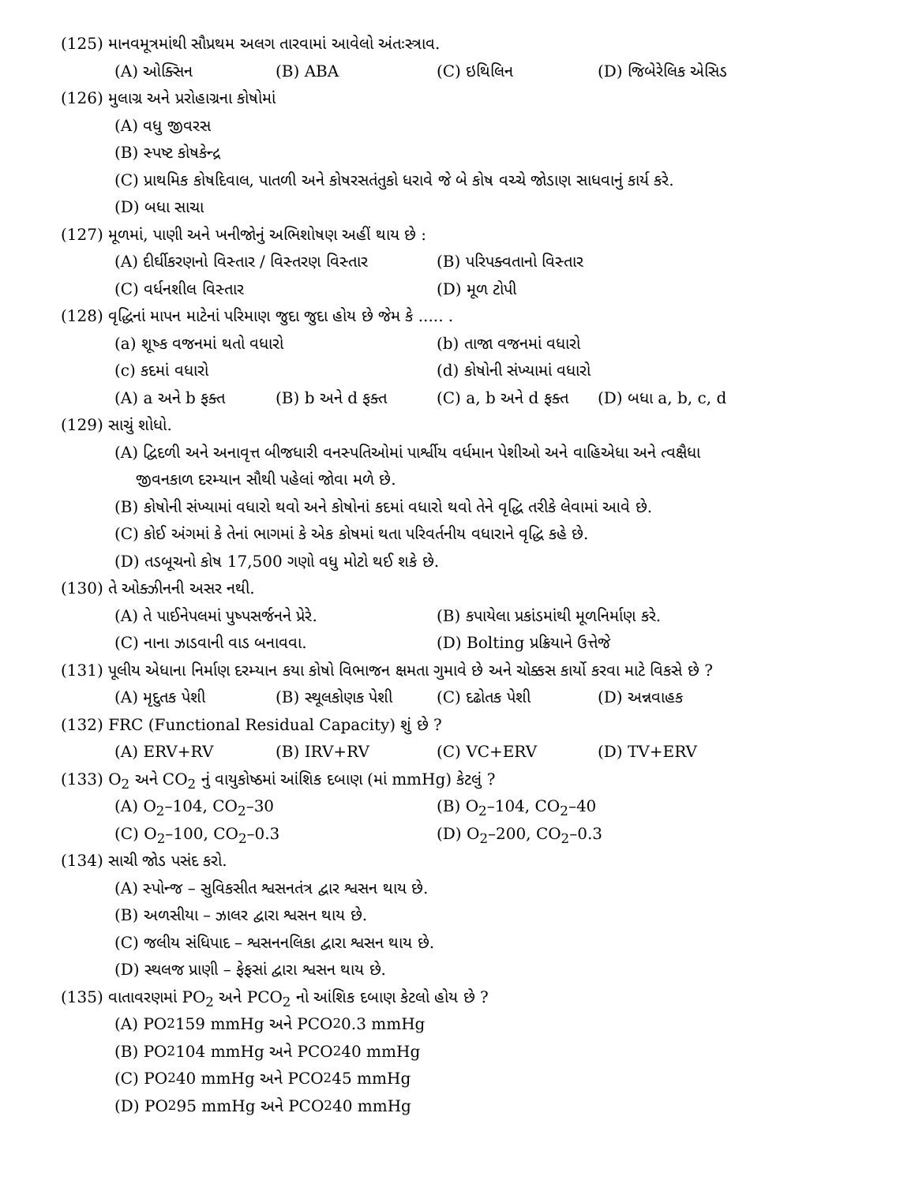(125) માનવમૂત્રમાંથી સૌપ્રથમ અલગ તારવામાં આવેલો અંતઃસ્ત્રાવ.
(A) ઓક્સિન (B) ABA (C) ઇથિલિન (D) જિબેરેલિક એસિડ
(126) મુલાગ્ર અને પ્રરોહાગ્રના કોષોમાં
(A) વધુ જીવરસ
(B) સ્પષ્ટ કોષકેન્દ્ર
(C) પ્રાથમિક કોષદિવાલ, પાતળી અને કોષરસતંતુકો ધરાવે જે બે કોષ વચ્ચે જોડાણ સાધવાનું કાર્ય કરે.
(D) બધા સાચા
(127) મૂળમાં, પાણી અને ખનીજોનું અભિશોષણ અહીં થાય છે :
(A) દીર્ઘીકરણનો વિસ્તાર / વિસ્તરણ વિસ્તાર (B) પરિપક્વતાનો વિસ્તાર
(C) વર્ધનશીલ વિસ્તાર (D) મૂળ ટોપી
(128) વૃદ્ધિનાં માપન માટેનાં પરિમાણ જુદા જુદા હોય છે જેમ કે ..... .
(a) શૂષ્ક વજનમાં થતો વધારો (b) તાજા વજનમાં વધારો
(c) કદમાં વધારો (d) કોષોની સંખ્યામાં વધારો
(A) a અને b ફક્ત (B) b અને d ફક્ત (C) a, b અને d ફક્ત (D) બધા a, b, c, d
(129) સાચું શોધો.
(A) દ્વિદળી અને અનાવૃત્ત બીજધારી વનસ્પતિઓમાં પાર્શ્વીય વર્ધમાન પેશીઓ અને વાહિએધા અને ત્વક્ષૈધા
જીવનકાળ દરમ્યાન સૌથી પહેલાં જોવા મળે છે.
(B) કોષોની સંખ્યામાં વધારો થવો અને કોષોનાં કદમાં વધારો થવો તેને વૃદ્ધિ તરીકે લેવામાં આવે છે.
(C) કોઈ અંગમાં કે તેનાં ભાગમાં કે એક કોષમાં થતા પરિવર્તનીય વધારાને વૃદ્ધિ કહે છે.
(D) તડબૂચનો કોષ 17,500 ગણો વધુ મોટો થઈ શકે છે.
(130) તે ઓક્ઝીનની અસર નથી.
(A) તે પાઈનેપલમાં પુષ્પસર્જનને પ્રેરે. (B) કપાયેલા પ્રકાંડમાંથી મૂળનિર્માણ કરે.
(C) નાના ઝાડવાની વાડ બનાવવા. (D) Bolting પ્રક્રિયાને ઉત્તેજે
(131) પૂલીય એધાના નિર્માણ દરમ્યાન કયા કોષો વિભાજન ક્ષમતા ગુમાવે છે અને ચોક્કસ કાર્યો કરવા માટે વિકસે છે ?
(A) મૃદુતક પેશી (B) સ્થૂલકોણક પેશી (C) દઢોતક પેશી (D) અન્નવાહક
(132) FRC (Functional Residual Capacity) શું છે ?
(A) ERV+RV (B) IRV+RV (C) VC+ERV (D) TV+ERV
(133) O<sub>2</sub> અને CO<sub>2</sub> નું વાયુકોષ્ઠમાં આંશિક દબાણ (માં mmHg) કેટલું ?
(A) O<sub>2</sub>–104, CO<sub>2</sub>–30 (B) O<sub>2</sub>–104, CO<sub>2</sub>–40
(C) O<sub>2</sub>–100, CO<sub>2</sub>–0.3 (D) O<sub>2</sub>–200, CO<sub>2</sub>–0.3
(134) સાચી જોડ પસંદ કરો.
(A) સ્પોન્જ – સુવિકસીત શ્વસનતંત્ર દ્વાર શ્વસન થાય છે.
(B) અળસીયા – ઝાલર દ્વારા શ્વસન થાય છે.
(C) જલીય સંધિપાદ – શ્વસનનલિકા દ્વારા શ્વસન થાય છે.
(D) સ્થલજ પ્રાણી – ફેફસાં દ્વારા શ્વસન થાય છે.
(135) વાતાવરણમાં PO<sub>2</sub> અને PCO<sub>2</sub> નો આંશિક દબાણ કેટલો હોય છે ?
(A) PO<sub>2</sub> 159 mmHg અને PCO<sub>2</sub> 0.3 mmHg
(B) PO<sub>2</sub> 104 mmHg અને PCO<sub>2</sub> 40 mmHg
(C) PO<sub>2</sub> 40 mmHg અને PCO<sub>2</sub> 45 mmHg
(D) PO<sub>2</sub> 95 mmHg અને PCO<sub>2</sub> 40 mmHg